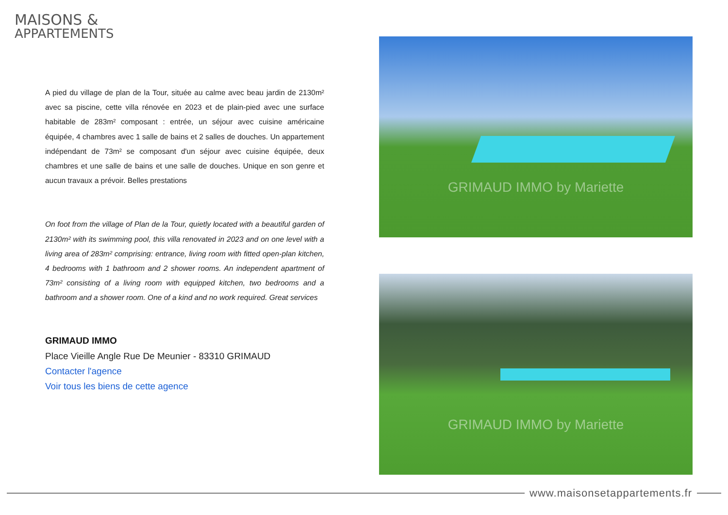MAISONS &
APPARTEMENTS
A pied du village de plan de la Tour, située au calme avec beau jardin de 2130m² avec sa piscine, cette villa rénovée en 2023 et de plain-pied avec une surface habitable de 283m² composant : entrée, un séjour avec cuisine américaine équipée, 4 chambres avec 1 salle de bains et 2 salles de douches. Un appartement indépendant de 73m² se composant d'un séjour avec cuisine équipée, deux chambres et une salle de bains et une salle de douches. Unique en son genre et aucun travaux a prévoir. Belles prestations
On foot from the village of Plan de la Tour, quietly located with a beautiful garden of 2130m² with its swimming pool, this villa renovated in 2023 and on one level with a living area of 283m² comprising: entrance, living room with fitted open-plan kitchen, 4 bedrooms with 1 bathroom and 2 shower rooms. An independent apartment of 73m² consisting of a living room with equipped kitchen, two bedrooms and a bathroom and a shower room. One of a kind and no work required. Great services
GRIMAUD IMMO
Place Vieille Angle Rue De Meunier - 83310 GRIMAUD
Contacter l'agence
Voir tous les biens de cette agence
GRIMAUD IMMO by Mariette
GRIMAUD IMMO by Mariette
www.maisonsetappartements.fr